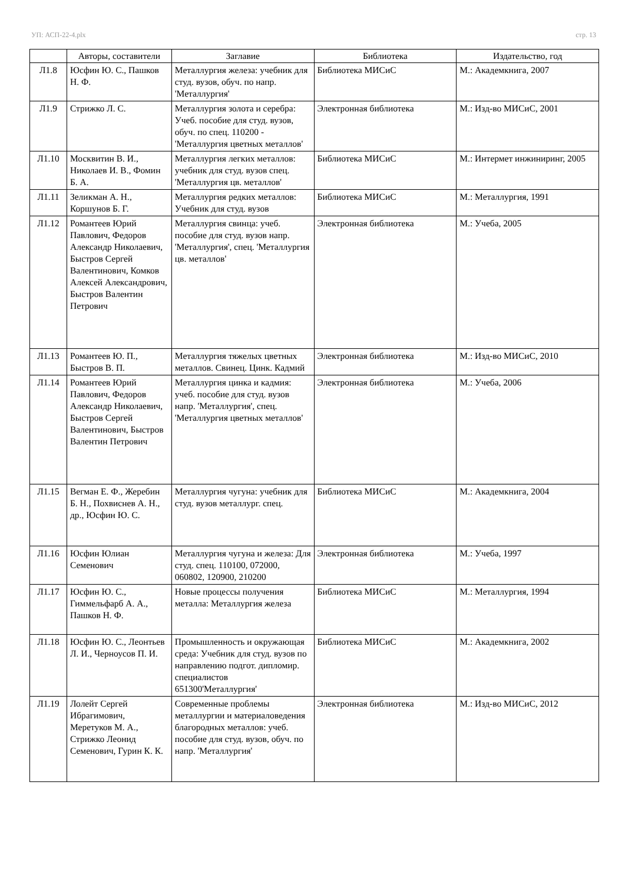УП: АСП-22-4.plx стр. 13
| | Авторы, составители | Заглавие | Библиотека | Издательство, год |
| --- | --- | --- | --- | --- |
| Л1.8 | Юсфин Ю. С., Пашков Н. Ф. | Металлургия железа: учебник для студ. вузов, обуч. по напр. 'Металлургия' | Библиотека МИСиС | М.: Академкнига, 2007 |
| Л1.9 | Стрижко Л. С. | Металлургия золота и серебра: Учеб. пособие для студ. вузов, обуч. по спец. 110200 - 'Металлургия цветных металлов' | Электронная библиотека | М.: Изд-во МИСиС, 2001 |
| Л1.10 | Москвитин В. И., Николаев И. В., Фомин Б. А. | Металлургия легких металлов: учебник для студ. вузов спец. 'Металлургия цв. металлов' | Библиотека МИСиС | М.: Интермет инжиниринг, 2005 |
| Л1.11 | Зеликман А. Н., Коршунов Б. Г. | Металлургия редких металлов: Учебник для студ. вузов | Библиотека МИСиС | М.: Металлургия, 1991 |
| Л1.12 | Романтеев Юрий Павлович, Федоров Александр Николаевич, Быстров Сергей Валентинович, Комков Алексей Александрович, Быстров Валентин Петрович | Металлургия свинца: учеб. пособие для студ. вузов напр. 'Металлургия', спец. 'Металлургия цв. металлов' | Электронная библиотека | М.: Учеба, 2005 |
| Л1.13 | Романтеев Ю. П., Быстров В. П. | Металлургия тяжелых цветных металлов. Свинец. Цинк. Кадмий | Электронная библиотека | М.: Изд-во МИСиС, 2010 |
| Л1.14 | Романтеев Юрий Павлович, Федоров Александр Николаевич, Быстров Сергей Валентинович, Быстров Валентин Петрович | Металлургия цинка и кадмия: учеб. пособие для студ. вузов напр. 'Металлургия', спец. 'Металлургия цветных металлов' | Электронная библиотека | М.: Учеба, 2006 |
| Л1.15 | Вегман Е. Ф., Жеребин Б. Н., Похвиснев А. Н., др., Юсфин Ю. С. | Металлургия чугуна: учебник для студ. вузов металлург. спец. | Библиотека МИСиС | М.: Академкнига, 2004 |
| Л1.16 | Юсфин Юлиан Семенович | Металлургия чугуна и железа: Для студ. спец. 110100, 072000, 060802, 120900, 210200 | Электронная библиотека | М.: Учеба, 1997 |
| Л1.17 | Юсфин Ю. С., Гиммельфарб А. А., Пашков Н. Ф. | Новые процессы получения металла: Металлургия железа | Библиотека МИСиС | М.: Металлургия, 1994 |
| Л1.18 | Юсфин Ю. С., Леонтьев Л. И., Черноусов П. И. | Промышленность и окружающая среда: Учебник для студ. вузов по направлению подгот. дипломир. специалистов 651300'Металлургия' | Библиотека МИСиС | М.: Академкнига, 2002 |
| Л1.19 | Лолейт Сергей Ибрагимович, Меретуков М. А., Стрижко Леонид Семенович, Гурин К. К. | Современные проблемы металлургии и материаловедения благородных металлов: учеб. пособие для студ. вузов, обуч. по напр. 'Металлургия' | Электронная библиотека | М.: Изд-во МИСиС, 2012 |